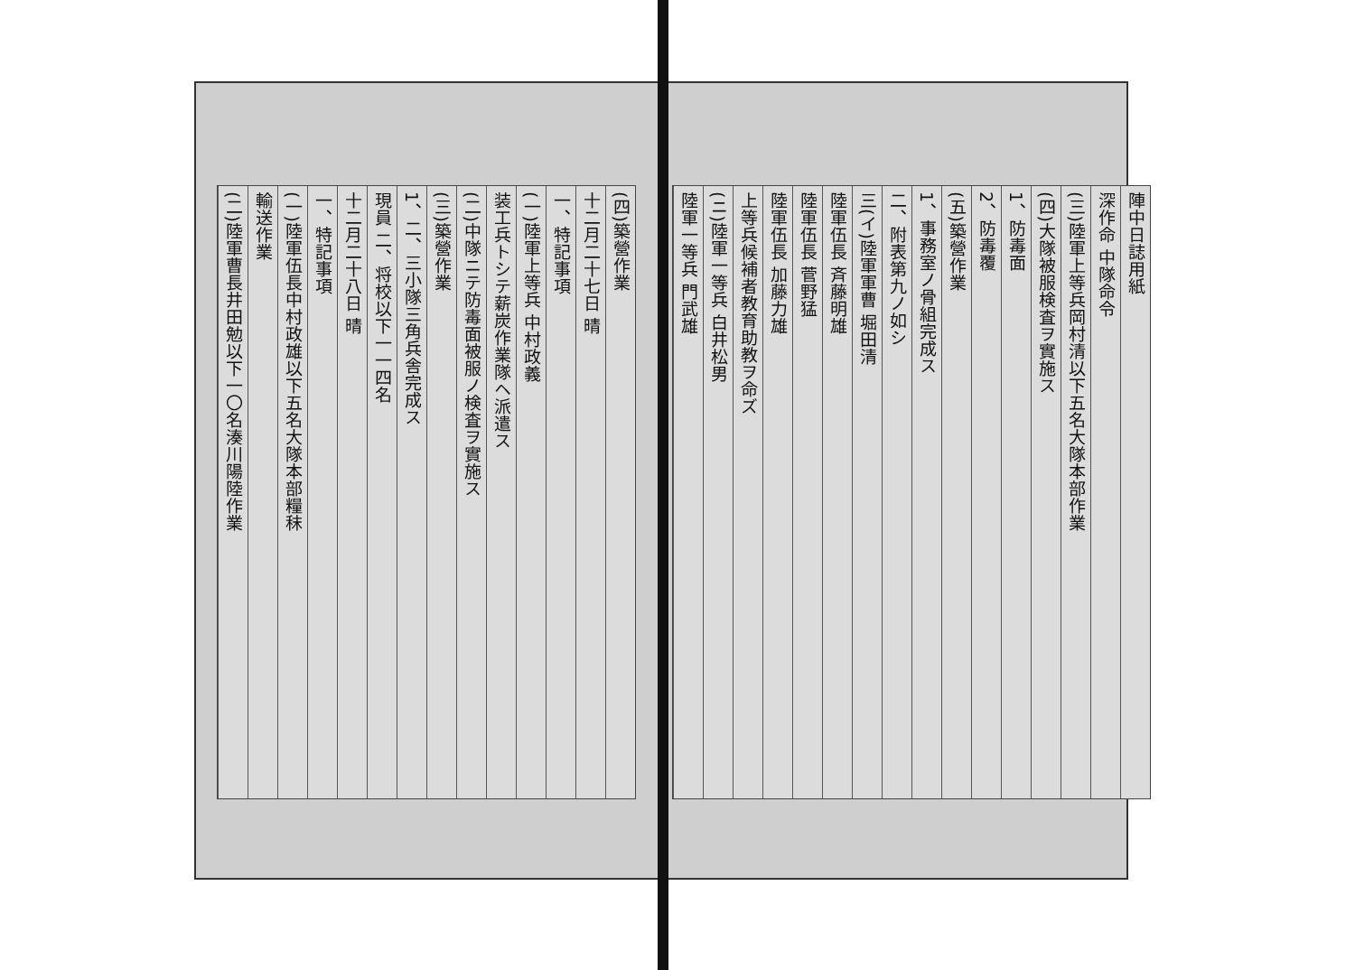陣中日誌用紙
深作命 中隊命令
(三)陸軍上等兵岡村清以下五名大隊本部作業
(四)大隊被服検査ヲ實施ス
1、防毒面
2、防毒覆
(五)築營作業
1、事務室ノ骨組完成ス
二、附表第九ノ如シ
三(イ)陸軍軍曹 堀田清
陸軍伍長 斉藤明雄
陸軍伍長 菅野猛
陸軍伍長 加藤力雄
上等兵候補者教育助教ヲ命ズ
(ニ)陸軍一等兵 白井松男
陸軍一等兵 門武雄
(四)築營作業
十二月二十七日 晴
一、特記事項
(一)陸軍上等兵 中村政義
装工兵トシテ薪炭作業隊ヘ派遣ス
(二)中隊ニテ防毒面被服ノ検査ヲ實施ス
(三)築營作業
1、二、三小隊三角兵舎完成ス
現員 二、将校以下一一四名
十二月二十八日 晴
一、特記事項
(一)陸軍伍長中村政雄以下五名大隊本部糧秣
輸送作業
(二)陸軍曹長井田勉以下一〇名湊川陽陸作業